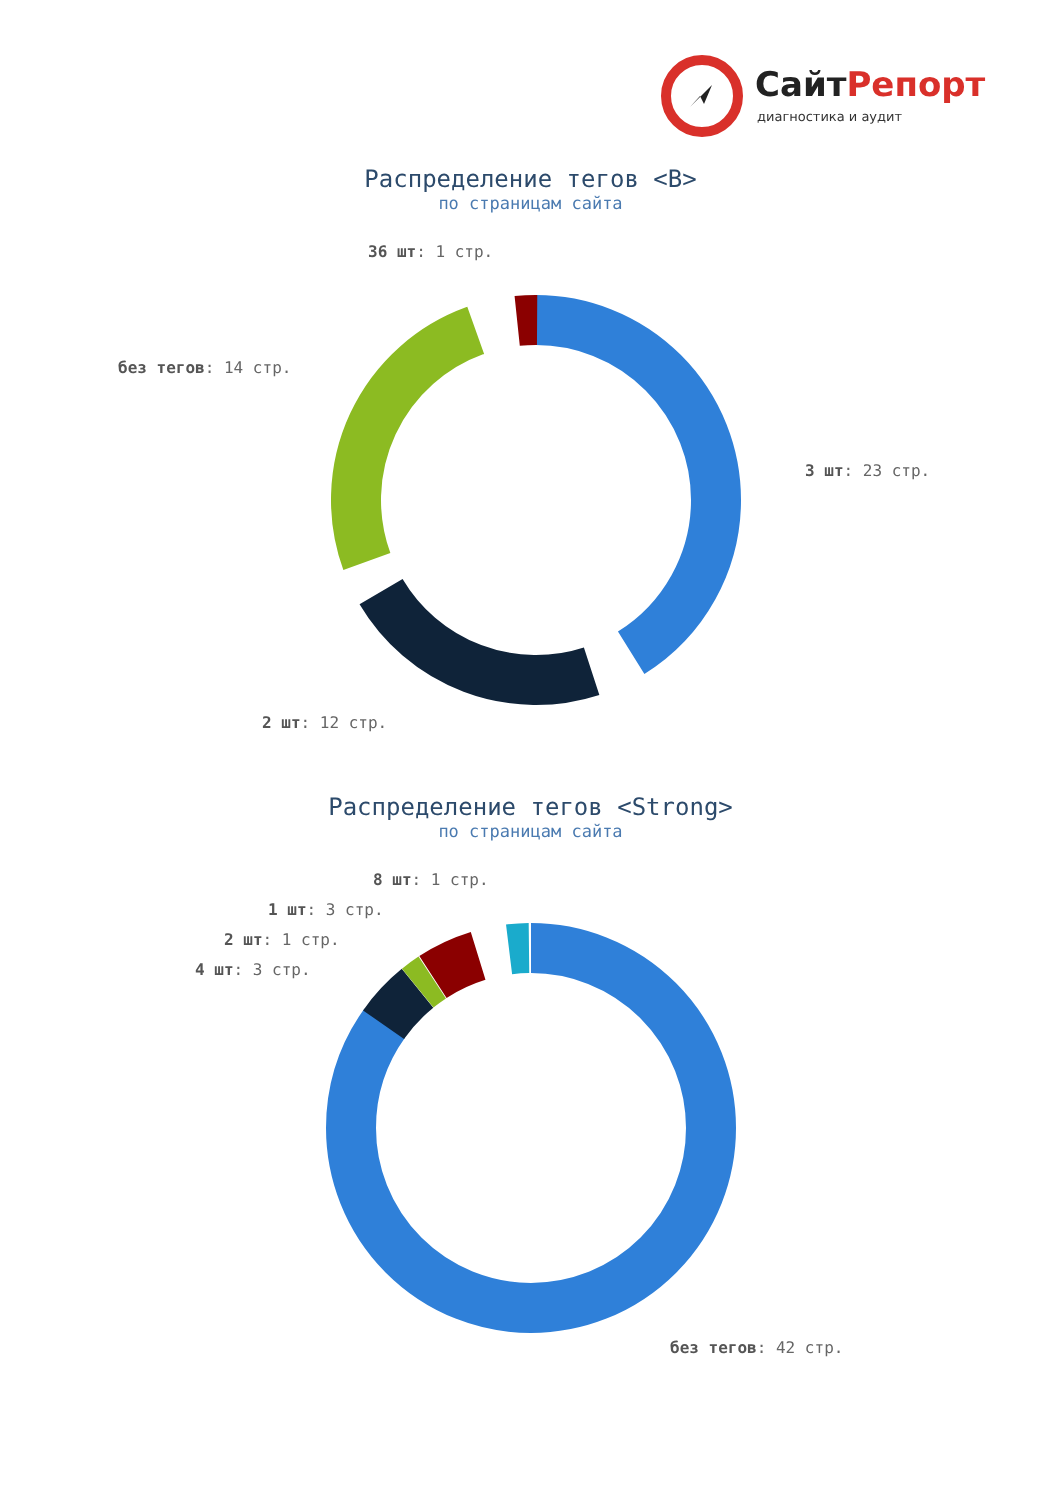СайтРепорт
диагностика и аудит
Распределение тегов <B>
по страницам сайта
36 шт: 1 стр.
без тегов: 14 стр.
3 шт: 23 стр.
2 шт: 12 стр.
Распределение тегов <Strong>
по страницам сайта
8 шт: 1 стр.
1 шт: 3 стр.
2 шт: 1 стр.
4 шт: 3 стр.
без тегов: 42 стр.